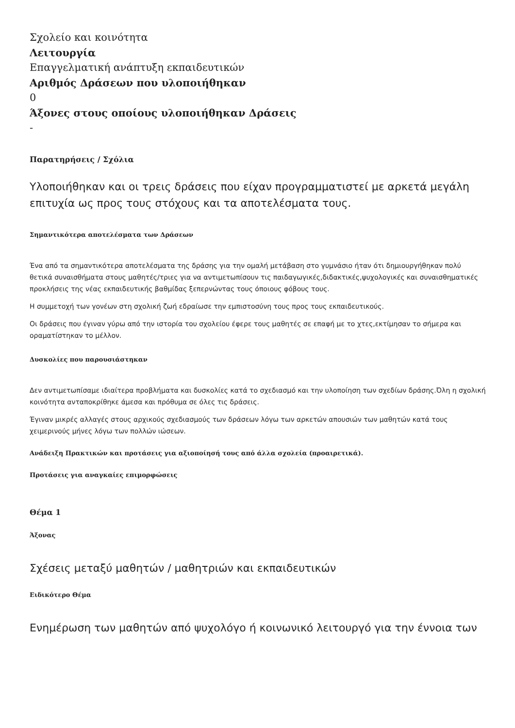Σχολείο και κοινότητα
Λειτουργία
Επαγγελματική ανάπτυξη εκπαιδευτικών
Αριθμός Δράσεων που υλοποιήθηκαν
0
Άξονες στους οποίους υλοποιήθηκαν Δράσεις
-
Παρατηρήσεις / Σχόλια
Υλοποιήθηκαν και οι τρεις δράσεις που είχαν προγραμματιστεί με αρκετά μεγάλη επιτυχία ως προς τους στόχους και τα αποτελέσματα τους.
Σημαντικότερα αποτελέσματα των Δράσεων
Ένα από τα σημαντικότερα αποτελέσματα της δράσης για την ομαλή μετάβαση στο γυμνάσιο ήταν ότι δημιουργήθηκαν πολύ θετικά συναισθήματα στους μαθητές/τριες για να αντιμετωπίσουν τις παιδαγωγικές,διδακτικές,ψυχολογικές και συναισθηματικές προκλήσεις της νέας εκπαιδευτικής βαθμίδας ξεπερνώντας τους όποιους φόβους τους.
Η συμμετοχή των γονέων στη σχολική ζωή εδραίωσε την εμπιστοσύνη τους προς τους εκπαιδευτικούς.
Οι δράσεις που έγιναν γύρω από την ιστορία του σχολείου έφερε τους μαθητές σε επαφή με το χτες,εκτίμησαν το σήμερα και οραματίστηκαν το μέλλον.
Δυσκολίες που παρουσιάστηκαν
Δεν αντιμετωπίσαμε ιδιαίτερα προβλήματα και δυσκολίες κατά το σχεδιασμό και την υλοποίηση των σχεδίων δράσης.Όλη η σχολική κοινότητα ανταποκρίθηκε άμεσα και πρόθυμα σε όλες τις δράσεις.
Έγιναν μικρές αλλαγές στους αρχικούς σχεδιασμούς των δράσεων λόγω των αρκετών απουσιών των μαθητών κατά τους χειμερινούς μήνες λόγω των πολλών ιώσεων.
Ανάδειξη Πρακτικών και προτάσεις για αξιοποίησή τους από άλλα σχολεία (προαιρετικά).
Προτάσεις για αναγκαίες επιμορφώσεις
Θέμα 1
Άξονας
Σχέσεις μεταξύ μαθητών / μαθητριών και εκπαιδευτικών
Ειδικότερο Θέμα
Ενημέρωση των μαθητών από ψυχολόγο ή κοινωνικό λειτουργό για την έννοια των